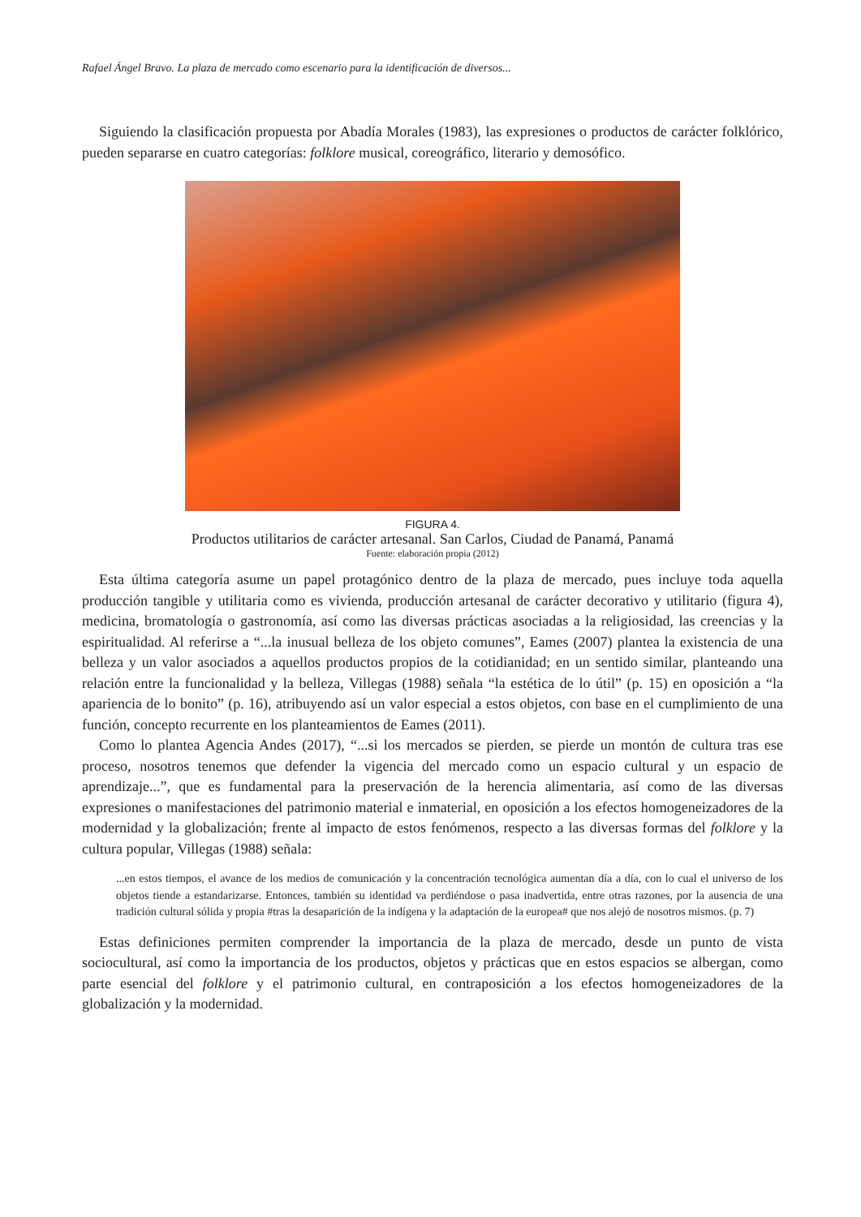Rafael Ángel Bravo. La plaza de mercado como escenario para la identificación de diversos...
Siguiendo la clasificación propuesta por Abadía Morales (1983), las expresiones o productos de carácter folklórico, pueden separarse en cuatro categorías: folklore musical, coreográfico, literario y demosófico.
FIGURA 4.
Productos utilitarios de carácter artesanal. San Carlos, Ciudad de Panamá, Panamá
Fuente: elaboración propia (2012)
Esta última categoría asume un papel protagónico dentro de la plaza de mercado, pues incluye toda aquella producción tangible y utilitaria como es vivienda, producción artesanal de carácter decorativo y utilitario (figura 4), medicina, bromatología o gastronomía, así como las diversas prácticas asociadas a la religiosidad, las creencias y la espiritualidad. Al referirse a “...la inusual belleza de los objeto comunes”, Eames (2007) plantea la existencia de una belleza y un valor asociados a aquellos productos propios de la cotidianidad; en un sentido similar, planteando una relación entre la funcionalidad y la belleza, Villegas (1988) señala “la estética de lo útil” (p. 15) en oposición a “la apariencia de lo bonito” (p. 16), atribuyendo así un valor especial a estos objetos, con base en el cumplimiento de una función, concepto recurrente en los planteamientos de Eames (2011).
Como lo plantea Agencia Andes (2017), “...si los mercados se pierden, se pierde un montón de cultura tras ese proceso, nosotros tenemos que defender la vigencia del mercado como un espacio cultural y un espacio de aprendizaje...”, que es fundamental para la preservación de la herencia alimentaria, así como de las diversas expresiones o manifestaciones del patrimonio material e inmaterial, en oposición a los efectos homogeneizadores de la modernidad y la globalización; frente al impacto de estos fenómenos, respecto a las diversas formas del folklore y la cultura popular, Villegas (1988) señala:
...en estos tiempos, el avance de los medios de comunicación y la concentración tecnológica aumentan día a día, con lo cual el universo de los objetos tiende a estandarizarse. Entonces, también su identidad va perdiéndose o pasa inadvertida, entre otras razones, por la ausencia de una tradición cultural sólida y propia #tras la desaparición de la indígena y la adaptación de la europea# que nos alejó de nosotros mismos. (p. 7)
Estas definiciones permiten comprender la importancia de la plaza de mercado, desde un punto de vista sociocultural, así como la importancia de los productos, objetos y prácticas que en estos espacios se albergan, como parte esencial del folklore y el patrimonio cultural, en contraposición a los efectos homogeneizadores de la globalización y la modernidad.